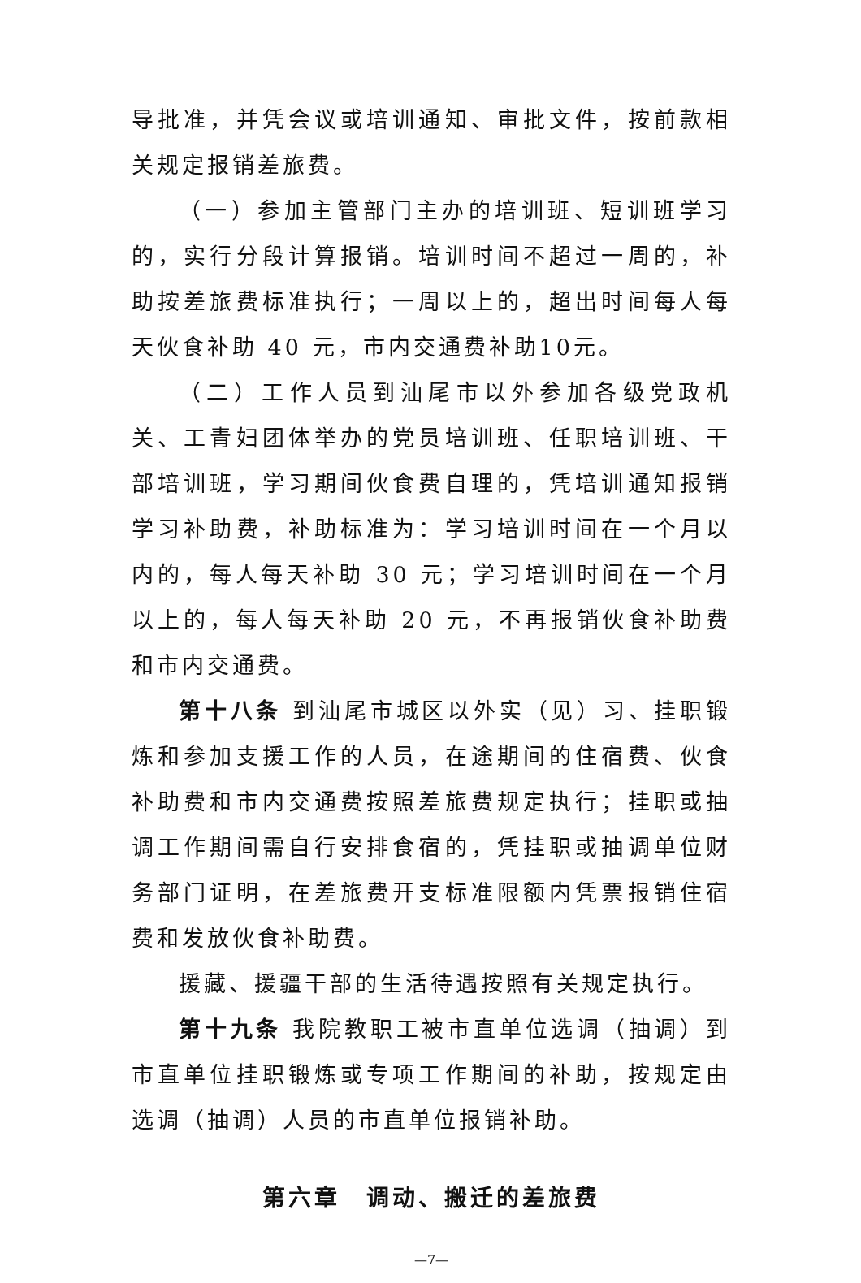导批准，并凭会议或培训通知、审批文件，按前款相关规定报销差旅费。
（一）参加主管部门主办的培训班、短训班学习的，实行分段计算报销。培训时间不超过一周的，补助按差旅费标准执行；一周以上的，超出时间每人每天伙食补助 40 元，市内交通费补助10元。
（二）工作人员到汕尾市以外参加各级党政机关、工青妇团体举办的党员培训班、任职培训班、干部培训班，学习期间伙食费自理的，凭培训通知报销学习补助费，补助标准为：学习培训时间在一个月以内的，每人每天补助 30 元；学习培训时间在一个月以上的，每人每天补助 20 元，不再报销伙食补助费和市内交通费。
第十八条 到汕尾市城区以外实（见）习、挂职锻炼和参加支援工作的人员，在途期间的住宿费、伙食补助费和市内交通费按照差旅费规定执行；挂职或抽调工作期间需自行安排食宿的，凭挂职或抽调单位财务部门证明，在差旅费开支标准限额内凭票报销住宿费和发放伙食补助费。
援藏、援疆干部的生活待遇按照有关规定执行。
第十九条 我院教职工被市直单位选调（抽调）到市直单位挂职锻炼或专项工作期间的补助，按规定由选调（抽调）人员的市直单位报销补助。
第六章　调动、搬迁的差旅费
—7—